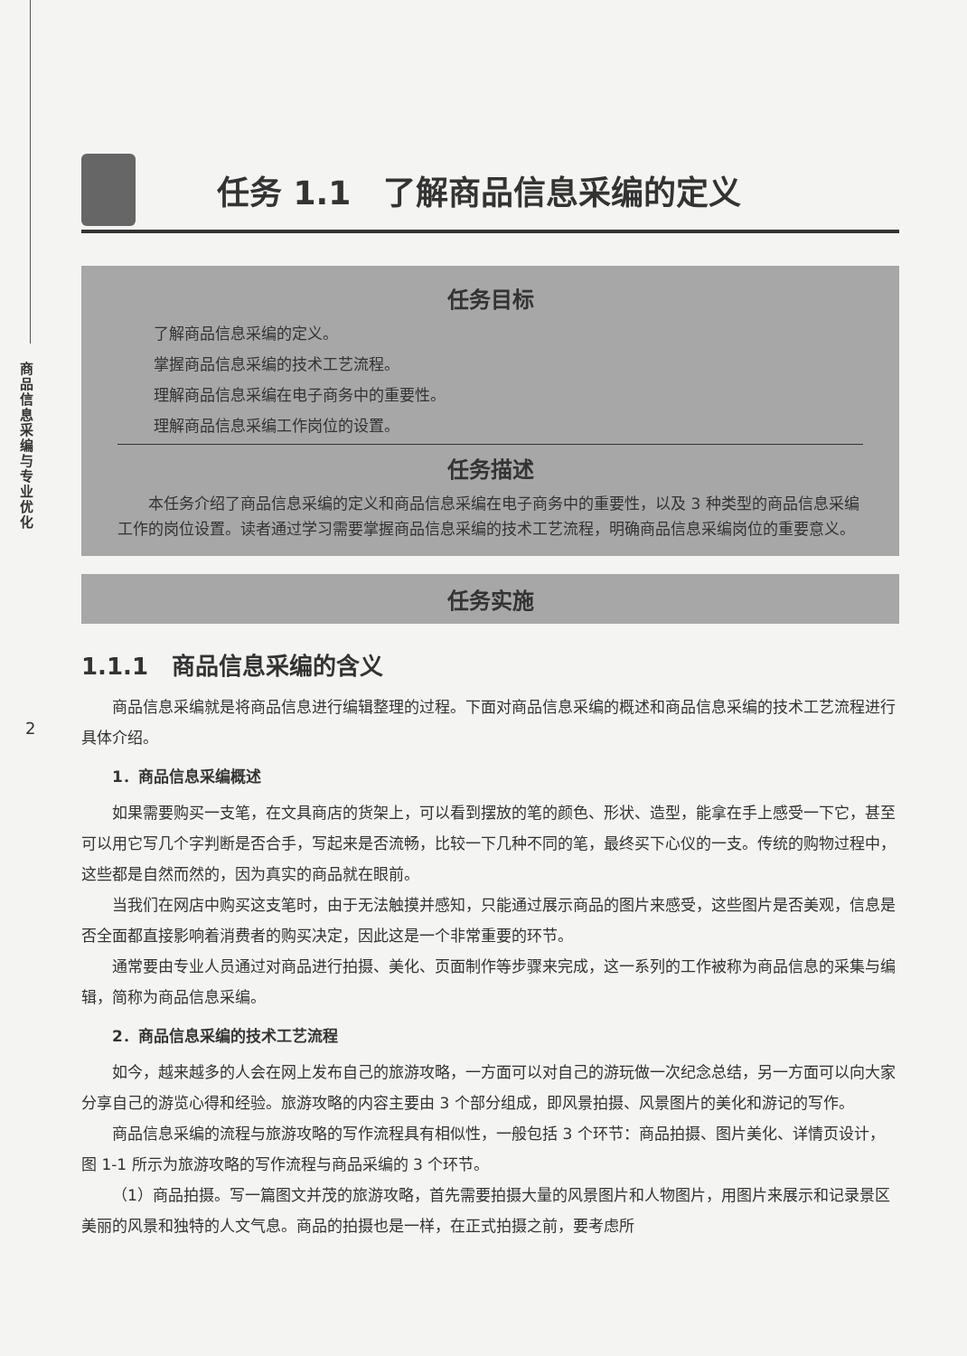商品信息采编与专业优化
2
任务 1.1　了解商品信息采编的定义
任务目标
了解商品信息采编的定义。
掌握商品信息采编的技术工艺流程。
理解商品信息采编在电子商务中的重要性。
理解商品信息采编工作岗位的设置。
任务描述
本任务介绍了商品信息采编的定义和商品信息采编在电子商务中的重要性，以及 3 种类型的商品信息采编工作的岗位设置。读者通过学习需要掌握商品信息采编的技术工艺流程，明确商品信息采编岗位的重要意义。
任务实施
1.1.1　商品信息采编的含义
商品信息采编就是将商品信息进行编辑整理的过程。下面对商品信息采编的概述和商品信息采编的技术工艺流程进行具体介绍。
1．商品信息采编概述
如果需要购买一支笔，在文具商店的货架上，可以看到摆放的笔的颜色、形状、造型，能拿在手上感受一下它，甚至可以用它写几个字判断是否合手，写起来是否流畅，比较一下几种不同的笔，最终买下心仪的一支。传统的购物过程中，这些都是自然而然的，因为真实的商品就在眼前。
当我们在网店中购买这支笔时，由于无法触摸并感知，只能通过展示商品的图片来感受，这些图片是否美观，信息是否全面都直接影响着消费者的购买决定，因此这是一个非常重要的环节。
通常要由专业人员通过对商品进行拍摄、美化、页面制作等步骤来完成，这一系列的工作被称为商品信息的采集与编辑，简称为商品信息采编。
2．商品信息采编的技术工艺流程
如今，越来越多的人会在网上发布自己的旅游攻略，一方面可以对自己的游玩做一次纪念总结，另一方面可以向大家分享自己的游览心得和经验。旅游攻略的内容主要由 3 个部分组成，即风景拍摄、风景图片的美化和游记的写作。
商品信息采编的流程与旅游攻略的写作流程具有相似性，一般包括 3 个环节：商品拍摄、图片美化、详情页设计，图 1-1 所示为旅游攻略的写作流程与商品采编的 3 个环节。
（1）商品拍摄。写一篇图文并茂的旅游攻略，首先需要拍摄大量的风景图片和人物图片，用图片来展示和记录景区美丽的风景和独特的人文气息。商品的拍摄也是一样，在正式拍摄之前，要考虑所